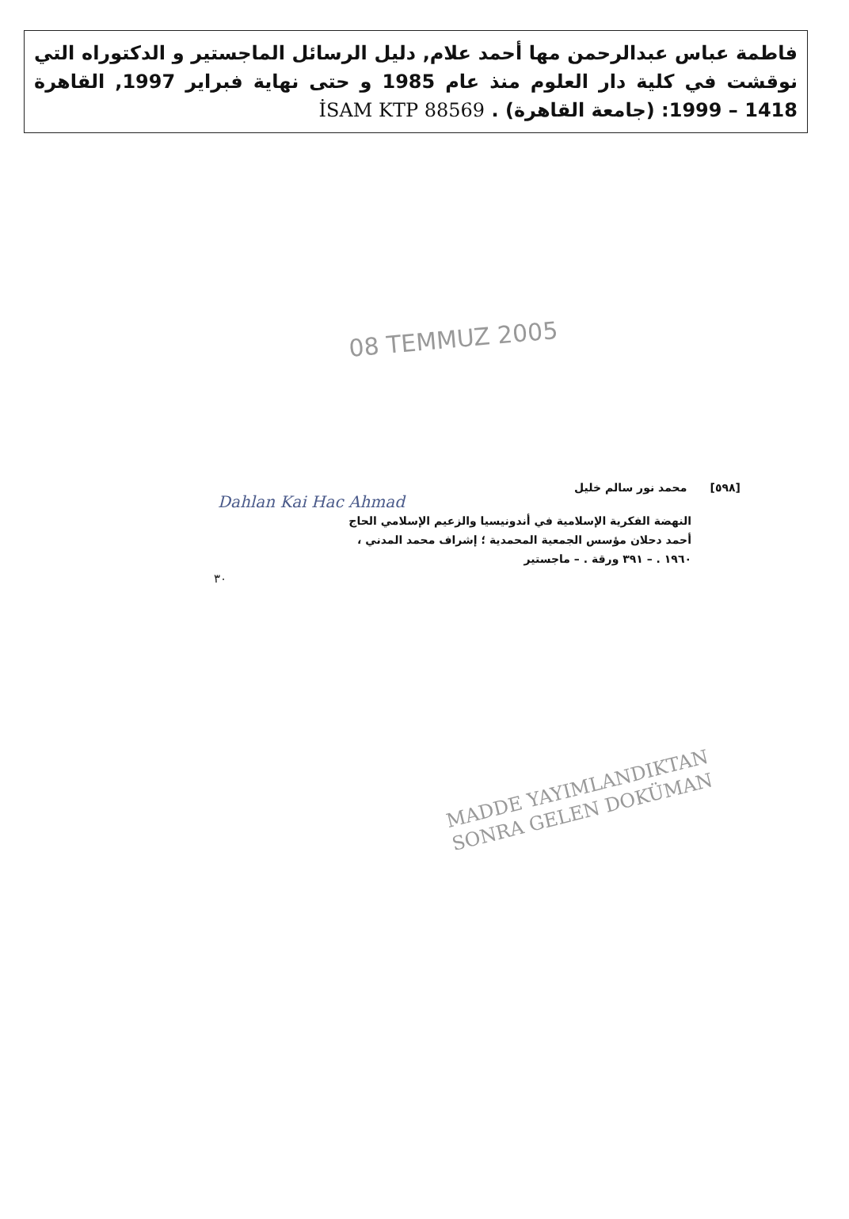فاطمة عباس عبدالرحمن مها أحمد علام, دليل الرسائل الماجستير و الدكتوراه التي نوقشت في كلية دار العلوم منذ عام 1985 و حتى نهاية فبراير 1997, القاهرة 1418 – 1999: (جامعة القاهرة) . İSAM KTP 88569
08 TEMMUZ 2005
[٥٩٨] محمد نور سالم خليل
Dahlan Kai Hac Ahmad
النهضة الفكرية الإسلامية في أندونيسيا والزعيم الإسلامي الحاج
أحمد دحلان مؤسس الجمعية المحمدية ؛ إشراف محمد المدني ،
١٩٦٠ . – ٣٩١ ورقة . – ماجستير
٣٠
MADDE YAYIMLANDIKTAN
SONRA GELEN DOKÜMAN